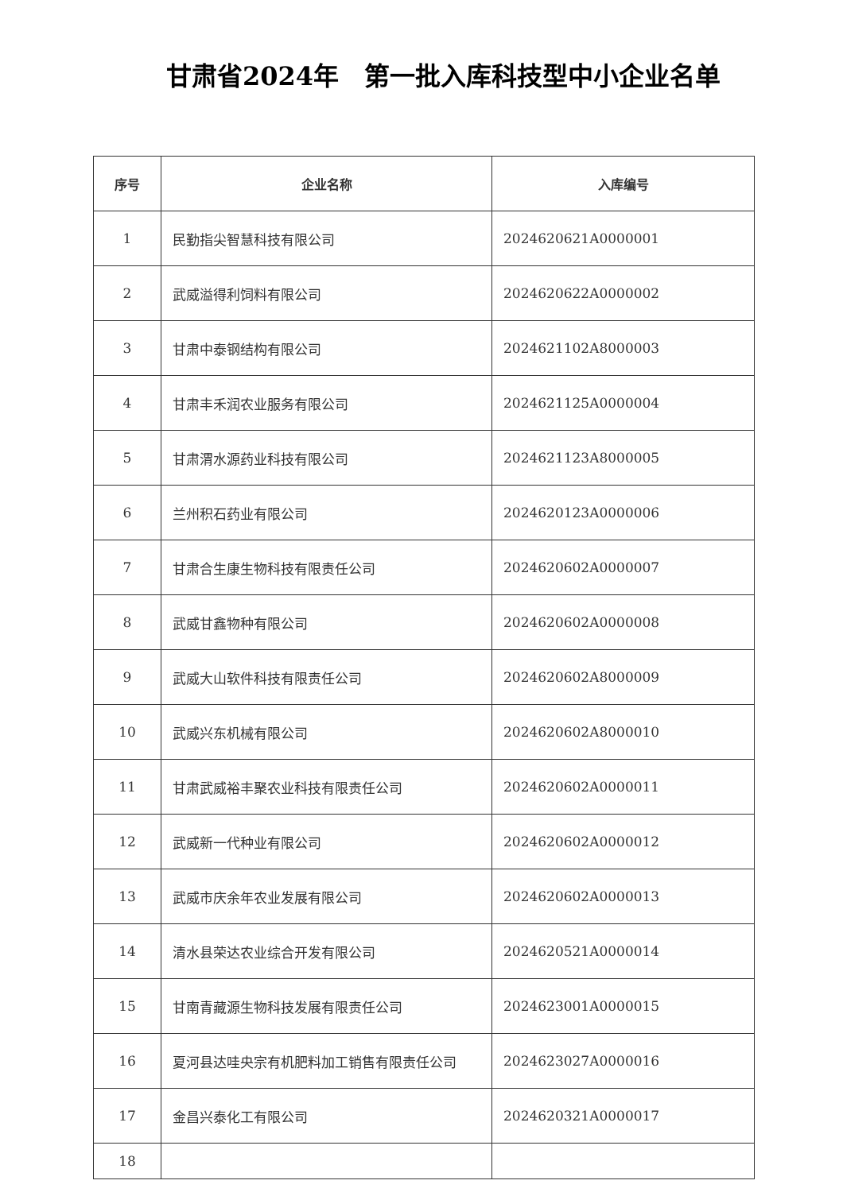甘肃省2024年　第一批入库科技型中小企业名单
| 序号 | 企业名称 | 入库编号 |
| --- | --- | --- |
| 1 | 民勤指尖智慧科技有限公司 | 2024620621A0000001 |
| 2 | 武威溢得利饲料有限公司 | 2024620622A0000002 |
| 3 | 甘肃中泰钢结构有限公司 | 2024621102A8000003 |
| 4 | 甘肃丰禾润农业服务有限公司 | 2024621125A0000004 |
| 5 | 甘肃渭水源药业科技有限公司 | 2024621123A8000005 |
| 6 | 兰州积石药业有限公司 | 2024620123A0000006 |
| 7 | 甘肃合生康生物科技有限责任公司 | 2024620602A0000007 |
| 8 | 武威甘鑫物种有限公司 | 2024620602A0000008 |
| 9 | 武威大山软件科技有限责任公司 | 2024620602A8000009 |
| 10 | 武威兴东机械有限公司 | 2024620602A8000010 |
| 11 | 甘肃武威裕丰聚农业科技有限责任公司 | 2024620602A0000011 |
| 12 | 武威新一代种业有限公司 | 2024620602A0000012 |
| 13 | 武威市庆余年农业发展有限公司 | 2024620602A0000013 |
| 14 | 清水县荣达农业综合开发有限公司 | 2024620521A0000014 |
| 15 | 甘南青藏源生物科技发展有限责任公司 | 2024623001A0000015 |
| 16 | 夏河县达哇央宗有机肥料加工销售有限责任公司 | 2024623027A0000016 |
| 17 | 金昌兴泰化工有限公司 | 2024620321A0000017 |
| 18 | | |